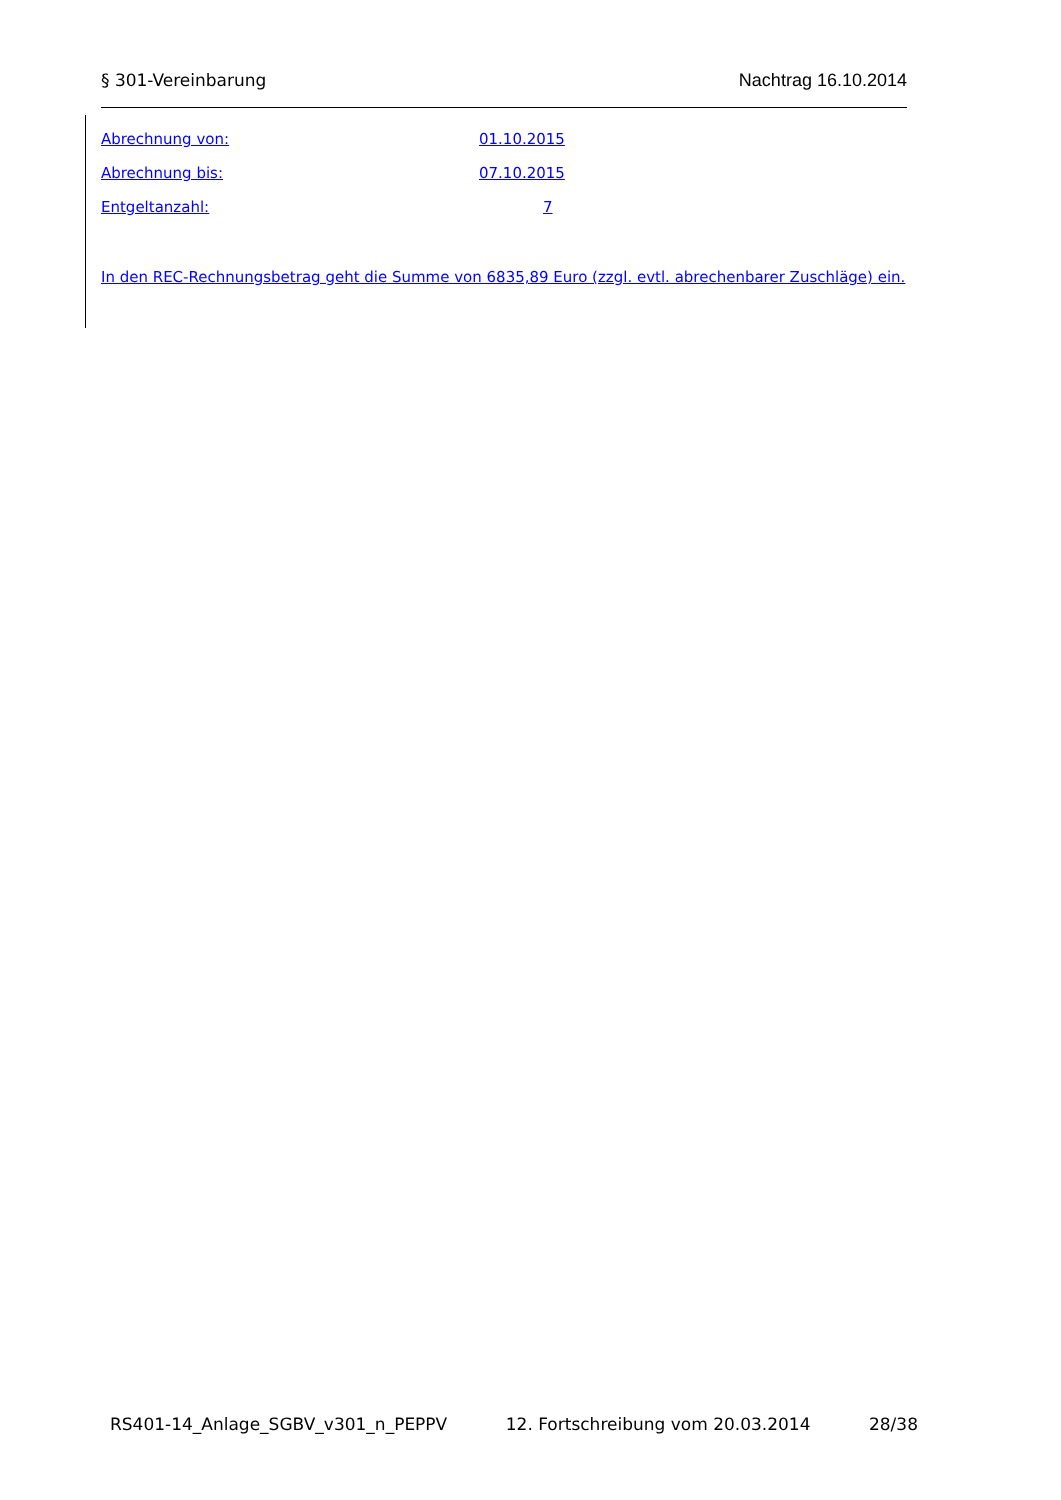§ 301-Vereinbarung Nachtrag 16.10.2014
Abrechnung von: 01.10.2015
Abrechnung bis: 07.10.2015
Entgeltanzahl: 7
In den REC-Rechnungsbetrag geht die Summe von 6835,89 Euro (zzgl. evtl. abrechenbarer Zuschläge) ein.
RS401-14_Anlage_SGBV_v301_n_PEPPV 12. Fortschreibung vom 20.03.2014 28/38